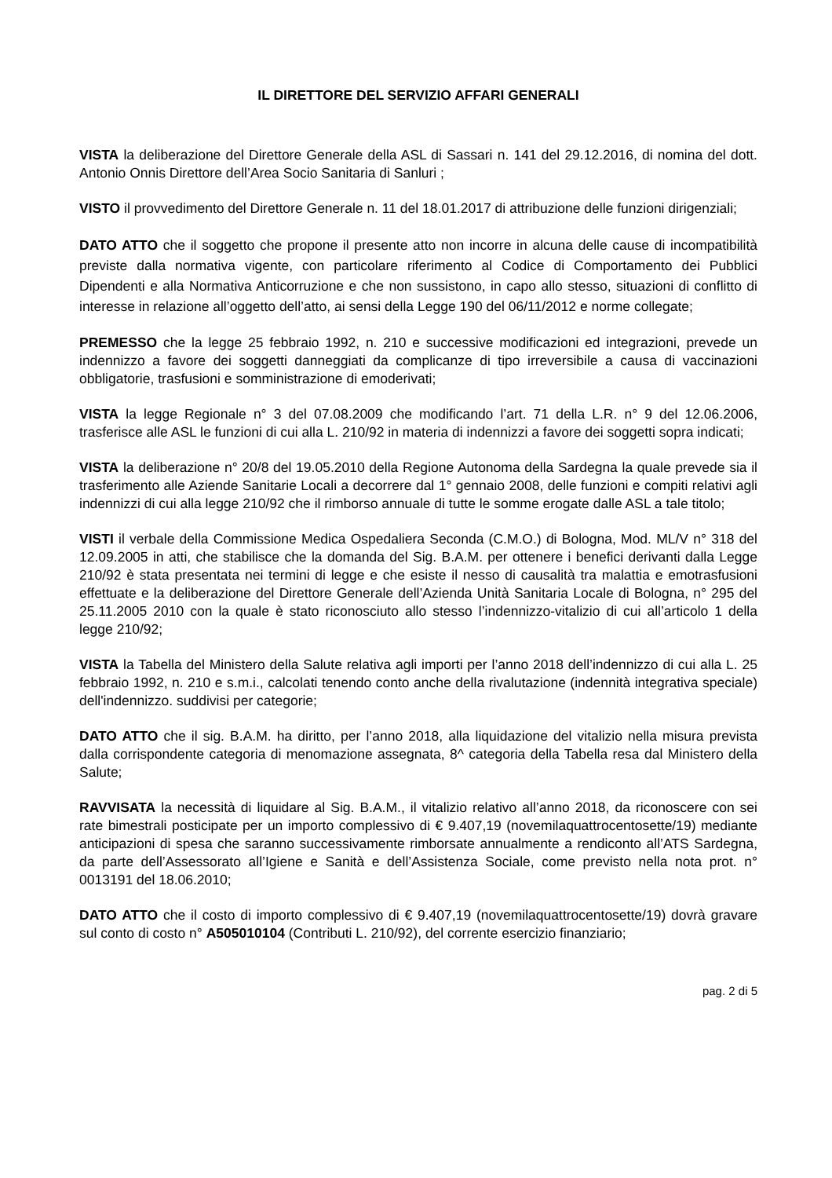IL DIRETTORE DEL SERVIZIO AFFARI GENERALI
VISTA la deliberazione del Direttore Generale della ASL di Sassari n. 141 del 29.12.2016, di nomina del dott. Antonio Onnis Direttore dell’Area Socio Sanitaria di Sanluri ;
VISTO il provvedimento del Direttore Generale n. 11 del 18.01.2017 di attribuzione delle funzioni dirigenziali;
DATO ATTO che il soggetto che propone il presente atto non incorre in alcuna delle cause di incompatibilità previste dalla normativa vigente, con particolare riferimento al Codice di Comportamento dei Pubblici Dipendenti e alla Normativa Anticorruzione e che non sussistono, in capo allo stesso, situazioni di conflitto di interesse in relazione all’oggetto dell’atto, ai sensi della Legge 190 del 06/11/2012 e norme collegate;
PREMESSO che la legge 25 febbraio 1992, n. 210 e successive modificazioni ed integrazioni, prevede un indennizzo a favore dei soggetti danneggiati da complicanze di tipo irreversibile a causa di vaccinazioni obbligatorie, trasfusioni e somministrazione di emoderivati;
VISTA la legge Regionale n° 3 del 07.08.2009 che modificando l’art. 71 della L.R. n° 9 del 12.06.2006, trasferisce alle ASL le funzioni di cui alla L. 210/92 in materia di indennizzi a favore dei soggetti sopra indicati;
VISTA la deliberazione n° 20/8 del 19.05.2010 della Regione Autonoma della Sardegna la quale prevede sia il trasferimento alle Aziende Sanitarie Locali a decorrere dal 1° gennaio 2008, delle funzioni e compiti relativi agli indennizzi di cui alla legge 210/92 che il rimborso annuale di tutte le somme erogate dalle ASL a tale titolo;
VISTI il verbale della Commissione Medica Ospedaliera Seconda (C.M.O.) di Bologna, Mod. ML/V n° 318 del 12.09.2005 in atti, che stabilisce che la domanda del Sig. B.A.M. per ottenere i benefici derivanti dalla Legge 210/92 è stata presentata nei termini di legge e che esiste il nesso di causalità tra malattia e emotrasfusioni effettuate e la deliberazione del Direttore Generale dell’Azienda Unità Sanitaria Locale di Bologna, n° 295 del 25.11.2005 2010 con la quale è stato riconosciuto allo stesso l’indennizzo-vitalizio di cui all’articolo 1 della legge 210/92;
VISTA la Tabella del Ministero della Salute relativa agli importi per l’anno 2018 dell’indennizzo di cui alla L. 25 febbraio 1992, n. 210 e s.m.i., calcolati tenendo conto anche della rivalutazione (indennità integrativa speciale) dell'indennizzo. suddivisi per categorie;
DATO ATTO che il sig. B.A.M. ha diritto, per l’anno 2018, alla liquidazione del vitalizio nella misura prevista dalla corrispondente categoria di menomazione assegnata, 8^ categoria della Tabella resa dal Ministero della Salute;
RAVVISATA la necessità di liquidare al Sig. B.A.M., il vitalizio relativo all’anno 2018, da riconoscere con sei rate bimestrali posticipate per un importo complessivo di € 9.407,19 (novemilaquattrocentosette/19) mediante anticipazioni di spesa che saranno successivamente rimborsate annualmente a rendiconto all’ATS Sardegna, da parte dell’Assessorato all’Igiene e Sanità e dell’Assistenza Sociale, come previsto nella nota prot. n° 0013191 del 18.06.2010;
DATO ATTO che il costo di importo complessivo di € 9.407,19 (novemilaquattrocentosette/19) dovrà gravare sul conto di costo n° A505010104 (Contributi L. 210/92), del corrente esercizio finanziario;
pag. 2 di 5